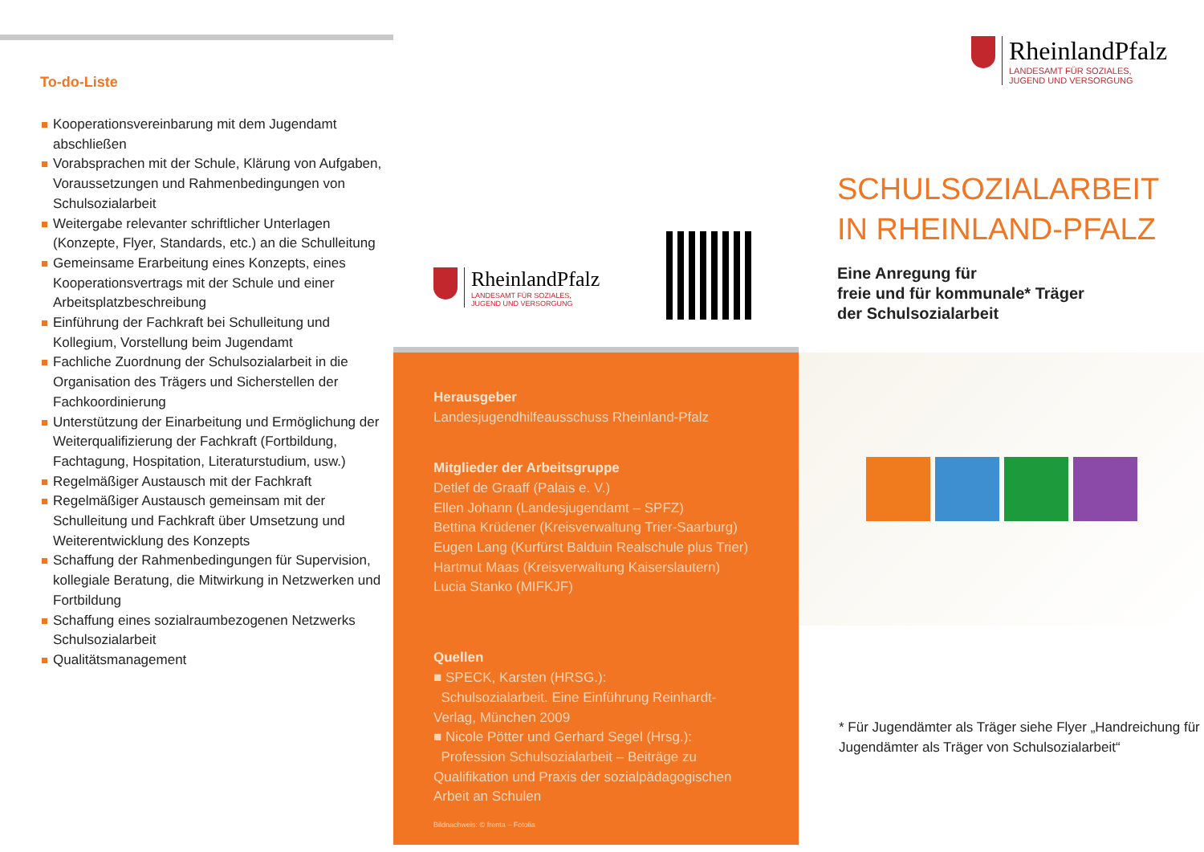To-do-Liste
Kooperationsvereinbarung mit dem Jugendamt abschließen
Vorabsprachen mit der Schule, Klärung von Aufgaben, Voraussetzungen und Rahmenbedingungen von Schulsozialarbeit
Weitergabe relevanter schriftlicher Unterlagen (Konzepte, Flyer, Standards, etc.) an die Schulleitung
Gemeinsame Erarbeitung eines Konzepts, eines Kooperationsvertrags mit der Schule und einer Arbeitsplatzbeschreibung
Einführung der Fachkraft bei Schulleitung und Kollegium, Vorstellung beim Jugendamt
Fachliche Zuordnung der Schulsozialarbeit in die Organisation des Trägers und Sicherstellen der Fachkoordinierung
Unterstützung der Einarbeitung und Ermöglichung der Weiterqualifizierung der Fachkraft (Fortbildung, Fachtagung, Hospitation, Literaturstudium, usw.)
Regelmäßiger Austausch mit der Fachkraft
Regelmäßiger Austausch gemeinsam mit der Schulleitung und Fachkraft über Umsetzung und Weiterentwicklung des Konzepts
Schaffung der Rahmenbedingungen für Supervision, kollegiale Beratung, die Mitwirkung in Netzwerken und Fortbildung
Schaffung eines sozialraumbezogenen Netzwerks Schulsozialarbeit
Qualitätsmanagement
RheinlandPfalz
LANDESAMT FÜR SOZIALES,
JUGEND UND VERSORGUNG
RheinlandPfalz
LANDESAMT FÜR SOZIALES,
JUGEND UND VERSORGUNG
SCHULSOZIALARBEIT
IN RHEINLAND-PFALZ
Eine Anregung für
freie und für kommunale* Träger
der Schulsozialarbeit
Herausgeber
Landesjugendhilfeausschuss Rheinland-Pfalz
Mitglieder der Arbeitsgruppe
Detlef de Graaff (Palais e. V.)
Ellen Johann (Landesjugendamt – SPFZ)
Bettina Krüdener (Kreisverwaltung Trier-Saarburg)
Eugen Lang (Kurfürst Balduin Realschule plus Trier)
Hartmut Maas (Kreisverwaltung Kaiserslautern)
Lucia Stanko (MIFKJF)
Quellen
■ SPECK, Karsten (HRSG.):
Schulsozialarbeit. Eine Einführung Reinhardt-Verlag, München 2009
■ Nicole Pötter und Gerhard Segel (Hrsg.):
Profession Schulsozialarbeit – Beiträge zu Qualifikation und Praxis der sozialpädagogischen Arbeit an Schulen
Bildnachweis: © frenta – Fotolia
* Für Jugendämter als Träger siehe Flyer „Handreichung für Jugendämter als Träger von Schulsozialarbeit“